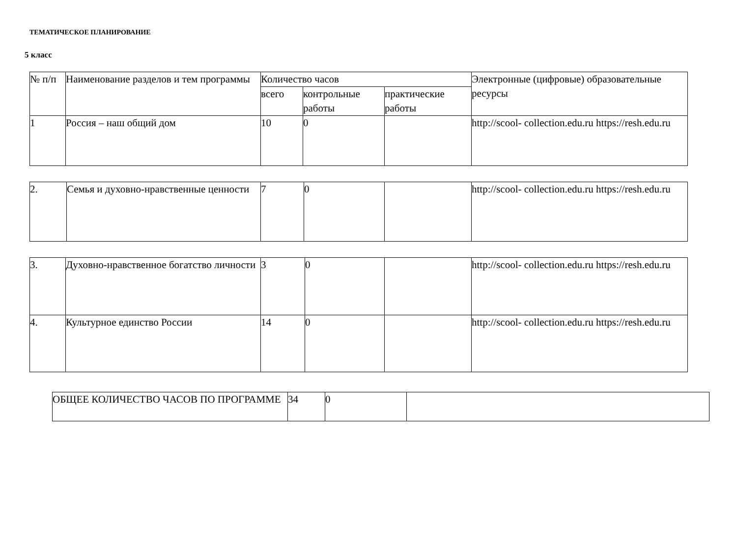ТЕМАТИЧЕСКОЕ ПЛАНИРОВАНИЕ
5 класс
| № п/п | Наименование разделов и тем программы | Количество часов | | | Электронные (цифровые) образовательные ресурсы |
| --- | --- | --- | --- | --- | --- |
| | | всего | контрольные работы | практические работы | |
| 1 | Россия – наш общий дом | 10 | 0 | | http://scool- collection.edu.ru https://resh.edu.ru |
| 2. | Семья и духовно-нравственные ценности | 7 | 0 | | http://scool- collection.edu.ru https://resh.edu.ru |
| 3. | Духовно-нравственное богатство личности | 3 | 0 | | http://scool- collection.edu.ru https://resh.edu.ru |
| 4. | Культурное единство России | 14 | 0 | | http://scool- collection.edu.ru https://resh.edu.ru |
| ОБЩЕЕ КОЛИЧЕСТВО ЧАСОВ ПО ПРОГРАММЕ | 34 | 0 | |